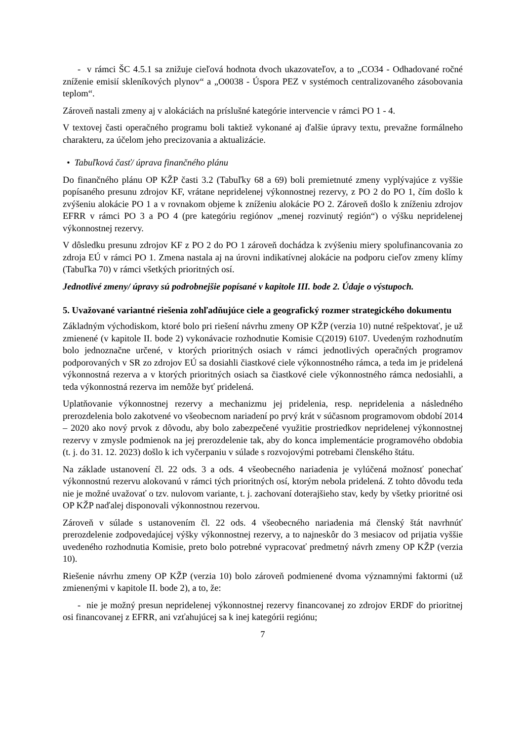- v rámci ŠC 4.5.1 sa znižuje cieľová hodnota dvoch ukazovateľov, a to „CO34 - Odhadované ročné zníženie emisií skleníkových plynov“ a „O0038 - Úspora PEZ v systémoch centralizovaného zásobovania teplom“.
Zároveň nastali zmeny aj v alokáciách na príslušné kategórie intervencie v rámci PO 1 - 4.
V textovej časti operačného programu boli taktiež vykonané aj ďalšie úpravy textu, prevažne formálneho charakteru, za účelom jeho precizovania a aktualizácie.
• Tabuľková časť/ úprava finančného plánu
Do finančného plánu OP KŽP časti 3.2 (Tabuľky 68 a 69) boli premietnuté zmeny vyplývajúce z vyššie popísaného presunu zdrojov KF, vrátane nepridelenej výkonnostnej rezervy, z PO 2 do PO 1, čím došlo k zvýšeniu alokácie PO 1 a v rovnakom objeme k zníženiu alokácie PO 2. Zároveň došlo k zníženiu zdrojov EFRR v rámci PO 3 a PO 4 (pre kategóriu regiónov „menej rozvinutý región“) o výšku nepridelenej výkonnostnej rezervy.
V dôsledku presunu zdrojov KF z PO 2 do PO 1 zároveň dochádza k zvýšeniu miery spolufinancovania zo zdroja EÚ v rámci PO 1. Zmena nastala aj na úrovni indikatívnej alokácie na podporu cieľov zmeny klímy (Tabuľka 70) v rámci všetkých prioritných osí.
Jednotlivé zmeny/ úpravy sú podrobnejšie popísané v kapitole III. bode 2. Údaje o výstupoch.
5. Uvažované variantné riešenia zohľadňujúce ciele a geografický rozmer strategického dokumentu
Základným východiskom, ktoré bolo pri riešení návrhu zmeny OP KŽP (verzia 10) nutné rešpektovať, je už zmienené (v kapitole II. bode 2) vykonávacie rozhodnutie Komisie C(2019) 6107. Uvedeným rozhodnutím bolo jednoznačne určené, v ktorých prioritných osiach v rámci jednotlivých operačných programov podporovaných v SR zo zdrojov EÚ sa dosiahli čiastkové ciele výkonnostného rámca, a teda im je pridelená výkonnostná rezerva a v ktorých prioritných osiach sa čiastkové ciele výkonnostného rámca nedosiahli, a teda výkonnostná rezerva im nemôže byť pridelená.
Uplatňovanie výkonnostnej rezervy a mechanizmu jej pridelenia, resp. nepridelenia a následného prerozdelenia bolo zakotvené vo všeobecnom nariadení po prvý krát v súčasnom programovom období 2014 – 2020 ako nový prvok z dôvodu, aby bolo zabezpečené využitie prostriedkov nepridelenej výkonnostnej rezervy v zmysle podmienok na jej prerozdelenie tak, aby do konca implementácie programového obdobia (t. j. do 31. 12. 2023) došlo k ich vyčerpaniu v súlade s rozvojovými potrebami členského štátu.
Na základe ustanovení čl. 22 ods. 3 a ods. 4 všeobecného nariadenia je vylúčená možnosť ponechať výkonnostnú rezervu alokovanú v rámci tých prioritných osí, ktorým nebola pridelená. Z tohto dôvodu teda nie je možné uvažovať o tzv. nulovom variante, t. j. zachovaní doterajšieho stav, kedy by všetky prioritné osi OP KŽP naďalej disponovali výkonnostnou rezervou.
Zároveň v súlade s ustanovením čl. 22 ods. 4 všeobecného nariadenia má členský štát navrhnúť prerozdelenie zodpovedajúcej výšky výkonnostnej rezervy, a to najneskôr do 3 mesiacov od prijatia vyššie uvedeného rozhodnutia Komisie, preto bolo potrebné vypracovať predmetný návrh zmeny OP KŽP (verzia 10).
Riešenie návrhu zmeny OP KŽP (verzia 10) bolo zároveň podmienené dvoma významnými faktormi (už zmienenými v kapitole II. bode 2), a to, že:
- nie je možný presun nepridelenej výkonnostnej rezervy financovanej zo zdrojov ERDF do prioritnej osi financovanej z EFRR, ani vzťahujúcej sa k inej kategórii regiónu;
7